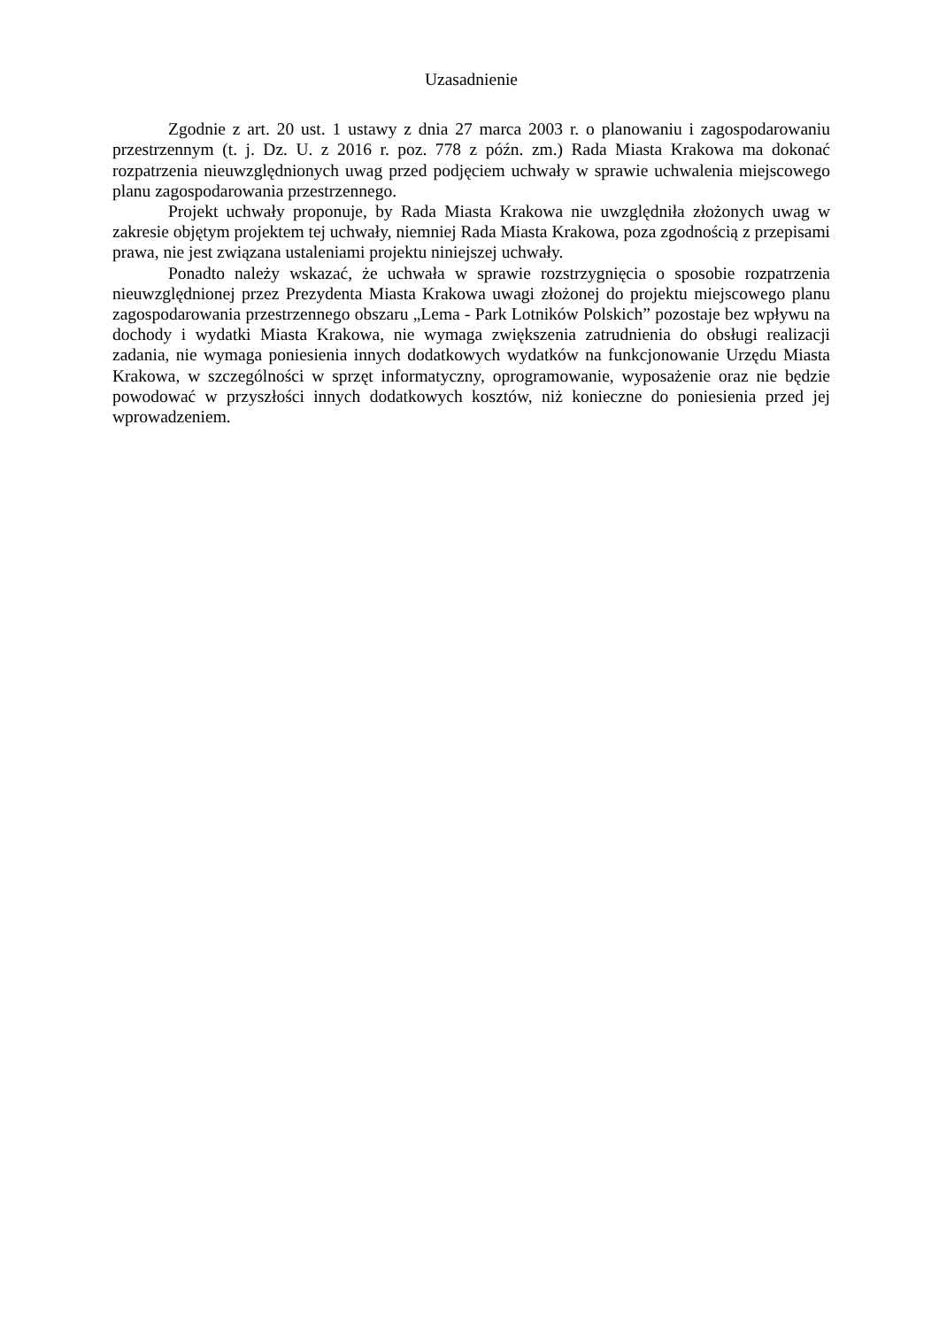Uzasadnienie
Zgodnie z art. 20 ust. 1 ustawy z dnia 27 marca 2003 r. o planowaniu i zagospodarowaniu przestrzennym (t. j. Dz. U. z 2016 r. poz. 778 z późn. zm.) Rada Miasta Krakowa ma dokonać rozpatrzenia nieuwzględnionych uwag przed podjęciem uchwały w sprawie uchwalenia miejscowego planu zagospodarowania przestrzennego.
Projekt uchwały proponuje, by Rada Miasta Krakowa nie uwzględniła złożonych uwag w zakresie objętym projektem tej uchwały, niemniej Rada Miasta Krakowa, poza zgodnością z przepisami prawa, nie jest związana ustaleniami projektu niniejszej uchwały.
Ponadto należy wskazać, że uchwała w sprawie rozstrzygnięcia o sposobie rozpatrzenia nieuwzględnionej przez Prezydenta Miasta Krakowa uwagi złożonej do projektu miejscowego planu zagospodarowania przestrzennego obszaru „Lema - Park Lotników Polskich” pozostaje bez wpływu na dochody i wydatki Miasta Krakowa, nie wymaga zwiększenia zatrudnienia do obsługi realizacji zadania, nie wymaga poniesienia innych dodatkowych wydatków na funkcjonowanie Urzędu Miasta Krakowa, w szczególności w sprzęt informatyczny, oprogramowanie, wyposażenie oraz nie będzie powodować w przyszłości innych dodatkowych kosztów, niż konieczne do poniesienia przed jej wprowadzeniem.